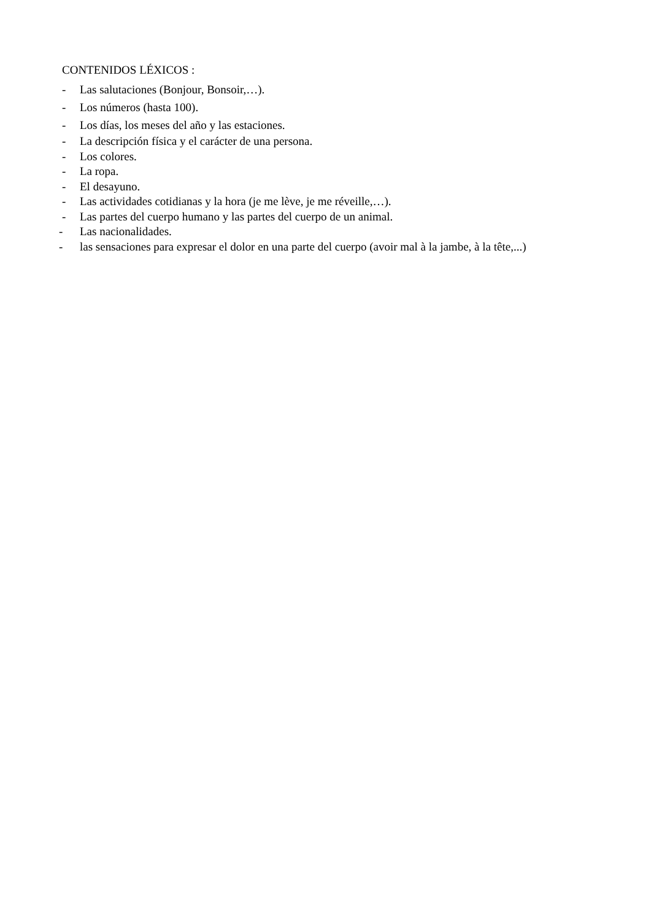CONTENIDOS LÉXICOS :
- Las salutaciones (Bonjour, Bonsoir,…).
- Los números (hasta 100).
- Los días, los meses del año y las estaciones.
- La descripción física y el carácter de una persona.
- Los colores.
- La ropa.
- El desayuno.
- Las actividades cotidianas y la hora (je me lève, je me réveille,…).
- Las partes del cuerpo humano y las partes del cuerpo de un animal.
- Las nacionalidades.
- las sensaciones para expresar el dolor en una parte del cuerpo (avoir mal à la jambe, à la tête,...)